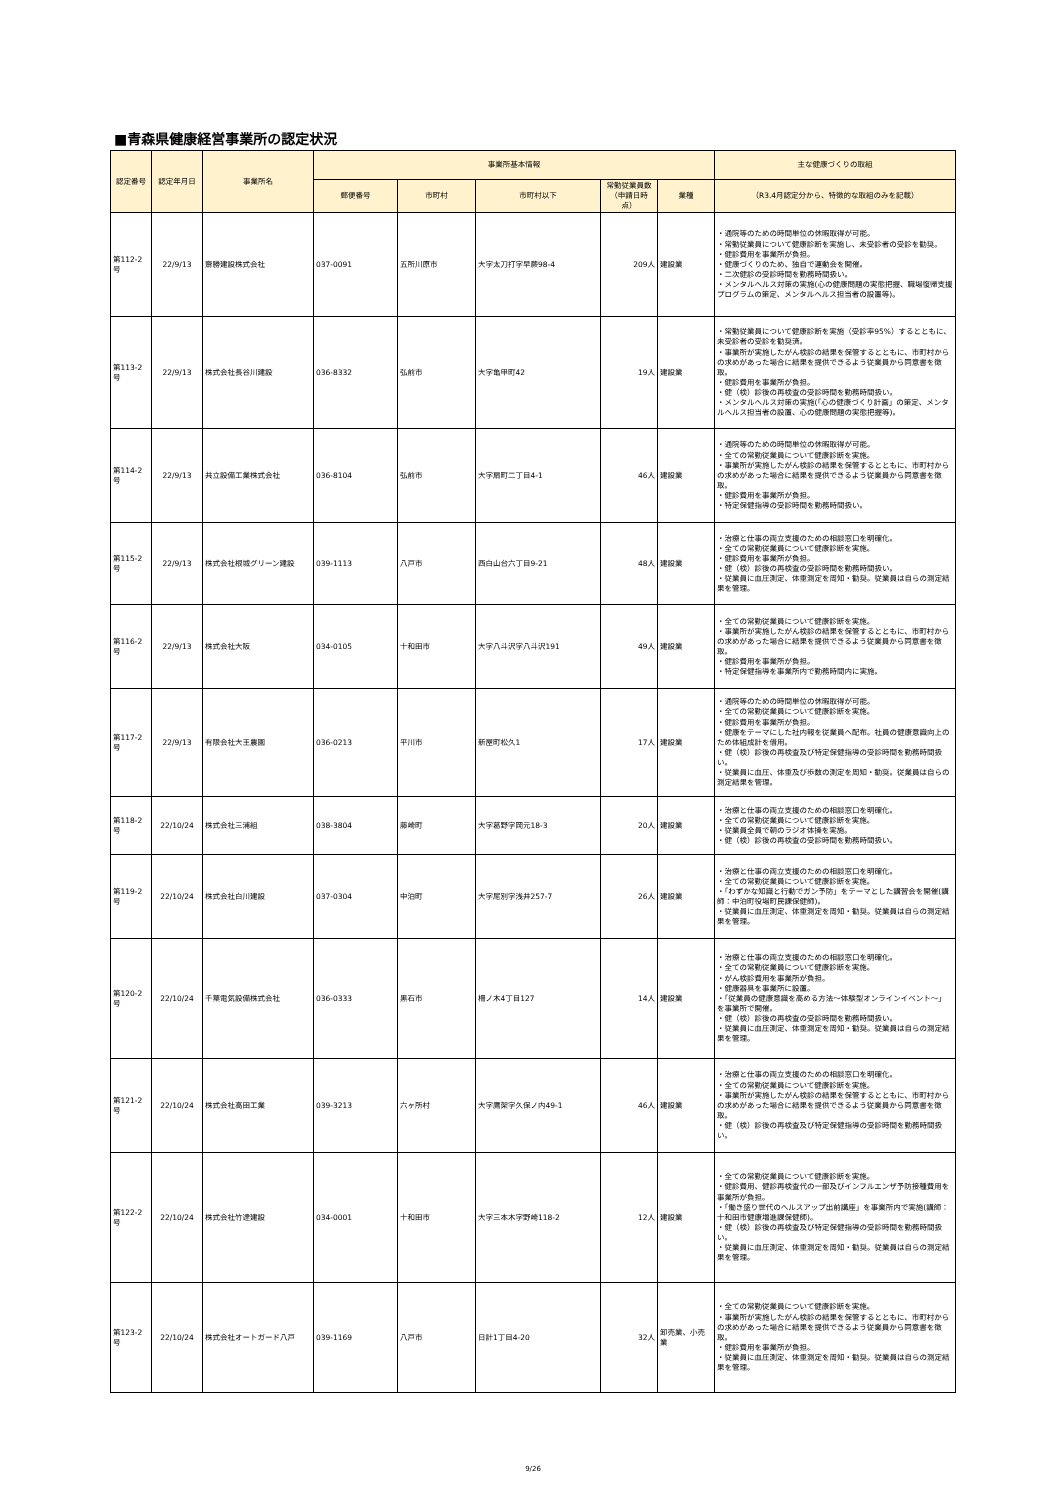■青森県健康経営事業所の認定状況
| 認定番号 | 認定年月日 | 事業所名 | 事業所基本情報 | | | | | 主な健康づくりの取組 |
| --- | --- | --- | --- | --- | --- | --- | --- | --- |
| | | | 郵便番号 | 市町村 | 市町村以下 | 常勤従業員数 （申請日時点） | 業種 | （R3.4月認定分から、特徴的な取組のみを記載） |
| 第112-2号 | 22/9/13 | 齋勝建設株式会社 | 037-0091 | 五所川原市 | 大字太刀打字早蕨98-4 | 209人 | 建設業 | ・通院等のための時間単位の休暇取得が可能。 ・常勤従業員について健康診断を実施し、未受診者の受診を勧奨。 ・健診費用を事業所が負担。 ・健康づくりのため、独自で運動会を開催。 ・二次健診の受診時間を勤務時間扱い。 ・メンタルヘルス対策の実施(心の健康問題の実態把握、職場復帰支援プログラムの策定、メンタルヘルス担当者の設置等)。 |
| 第113-2号 | 22/9/13 | 株式会社長谷川建設 | 036-8332 | 弘前市 | 大字亀甲町42 | 19人 | 建設業 | ・常勤従業員について健康診断を実施（受診率95%）するとともに、未受診者の受診を勧奨済。 ・事業所が実施したがん検診の結果を保管するとともに、市町村からの求めがあった場合に結果を提供できるよう従業員から同意書を徴取。 ・健診費用を事業所が負担。 ・健（検）診後の再検査の受診時間を勤務時間扱い。 ・メンタルヘルス対策の実施(「心の健康づくり計画」の策定、メンタルヘルス担当者の設置、心の健康問題の実態把握等)。 |
| 第114-2号 | 22/9/13 | 共立設備工業株式会社 | 036-8104 | 弘前市 | 大字扇町二丁目4-1 | 46人 | 建設業 | ・通院等のための時間単位の休暇取得が可能。 ・全ての常勤従業員について健康診断を実施。 ・事業所が実施したがん検診の結果を保管するとともに、市町村からの求めがあった場合に結果を提供できるよう従業員から同意書を徴取。 ・健診費用を事業所が負担。 ・特定保健指導の受診時間を勤務時間扱い。 |
| 第115-2号 | 22/9/13 | 株式会社根城グリーン建設 | 039-1113 | 八戸市 | 西白山台六丁目9-21 | 48人 | 建設業 | ・治療と仕事の両立支援のための相談窓口を明確化。 ・全ての常勤従業員について健康診断を実施。 ・健診費用を事業所が負担。 ・健（検）診後の再検査の受診時間を勤務時間扱い。 ・従業員に血圧測定、体重測定を周知・勧奨。従業員は自らの測定結果を管理。 |
| 第116-2号 | 22/9/13 | 株式会社大阪 | 034-0105 | 十和田市 | 大字八斗沢字八斗沢191 | 49人 | 建設業 | ・全ての常勤従業員について健康診断を実施。 ・事業所が実施したがん検診の結果を保管するとともに、市町村からの求めがあった場合に結果を提供できるよう従業員から同意書を徴取。 ・健診費用を事業所が負担。 ・特定保健指導を事業所内で勤務時間内に実施。 |
| 第117-2号 | 22/9/13 | 有限会社大王農園 | 036-0213 | 平川市 | 新屋町松久1 | 17人 | 建設業 | ・通院等のための時間単位の休暇取得が可能。 ・全ての常勤従業員について健康診断を実施。 ・健診費用を事業所が負担。 ・健康をテーマにした社内報を従業員へ配布。社員の健康意識向上のため体組成計を借用。 ・健（検）診後の再検査及び特定保健指導の受診時間を勤務時間扱い。 ・従業員に血圧、体重及び歩数の測定を周知・勧奨。従業員は自らの測定結果を管理。 |
| 第118-2号 | 22/10/24 | 株式会社三浦組 | 038-3804 | 藤崎町 | 大字葛野字岡元18-3 | 20人 | 建設業 | ・治療と仕事の両立支援のための相談窓口を明確化。 ・全ての常勤従業員について健康診断を実施。 ・従業員全員で朝のラジオ体操を実施。 ・健（検）診後の再検査の受診時間を勤務時間扱い。 |
| 第119-2号 | 22/10/24 | 株式会社白川建設 | 037-0304 | 中泊町 | 大字尾別字浅井257-7 | 26人 | 建設業 | ・治療と仕事の両立支援のための相談窓口を明確化。 ・全ての常勤従業員について健康診断を実施。 ・「わずかな知識と行動でガン予防」をテーマとした講習会を開催(講師：中泊町役場町民課保健師)。 ・従業員に血圧測定、体重測定を周知・勧奨。従業員は自らの測定結果を管理。 |
| 第120-2号 | 22/10/24 | 千葉電気設備株式会社 | 036-0333 | 黒石市 | 柵ノ木4丁目127 | 14人 | 建設業 | ・治療と仕事の両立支援のための相談窓口を明確化。 ・全ての常勤従業員について健康診断を実施。 ・がん検診費用を事業所が負担。 ・健康器具を事業所に設置。 ・「従業員の健康意識を高める方法～体験型オンラインイベント～」を事業所で開催。 ・健（検）診後の再検査の受診時間を勤務時間扱い。 ・従業員に血圧測定、体重測定を周知・勧奨。従業員は自らの測定結果を管理。 |
| 第121-2号 | 22/10/24 | 株式会社高田工業 | 039-3213 | 六ヶ所村 | 大字鷹架字久保ノ内49-1 | 46人 | 建設業 | ・治療と仕事の両立支援のための相談窓口を明確化。 ・全ての常勤従業員について健康診断を実施。 ・事業所が実施したがん検診の結果を保管するとともに、市町村からの求めがあった場合に結果を提供できるよう従業員から同意書を徴取。 ・健（検）診後の再検査及び特定保健指導の受診時間を勤務時間扱い。 |
| 第122-2号 | 22/10/24 | 株式会社竹達建設 | 034-0001 | 十和田市 | 大字三本木字野崎118-2 | 12人 | 建設業 | ・全ての常勤従業員について健康診断を実施。 ・健診費用、健診再検査代の一部及びインフルエンザ予防接種費用を事業所が負担。 ・「働き盛り世代のヘルスアップ出前講座」を事業所内で実施(講師：十和田市健康増進課保健師)。 ・健（検）診後の再検査及び特定保健指導の受診時間を勤務時間扱い。 ・従業員に血圧測定、体重測定を周知・勧奨。従業員は自らの測定結果を管理。 |
| 第123-2号 | 22/10/24 | 株式会社オートガード八戸 | 039-1169 | 八戸市 | 日計1丁目4-20 | 32人 | 卸売業、小売業 | ・全ての常勤従業員について健康診断を実施。 ・事業所が実施したがん検診の結果を保管するとともに、市町村からの求めがあった場合に結果を提供できるよう従業員から同意書を徴取。 ・健診費用を事業所が負担。 ・従業員に血圧測定、体重測定を周知・勧奨。従業員は自らの測定結果を管理。 |
9/26